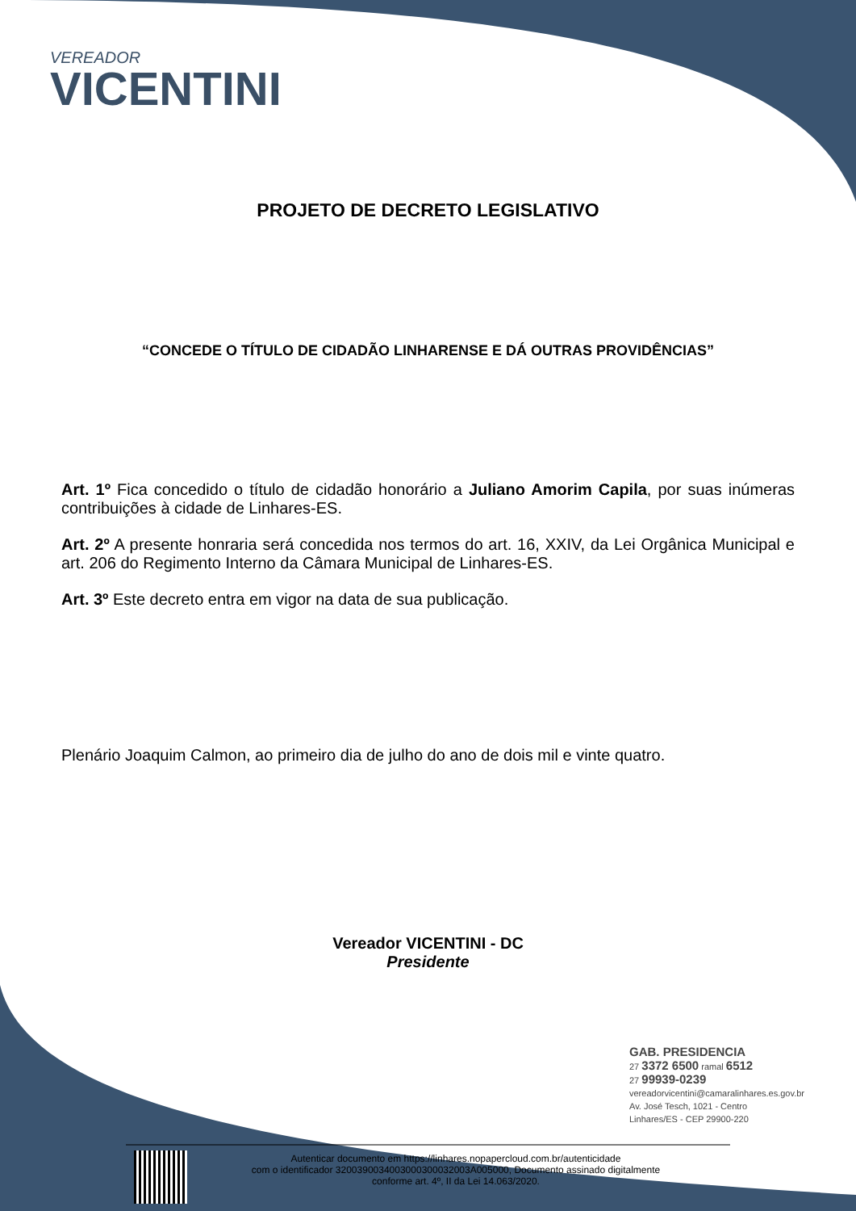VEREADOR
VICENTINI
PROJETO DE DECRETO LEGISLATIVO
“CONCEDE O TÍTULO DE CIDADÃO LINHARENSE E DÁ OUTRAS PROVIDÊNCIAS”
Art. 1º Fica concedido o título de cidadão honorário a Juliano Amorim Capila, por suas inúmeras contribuições à cidade de Linhares-ES.
Art. 2º A presente honraria será concedida nos termos do art. 16, XXIV, da Lei Orgânica Municipal e art. 206 do Regimento Interno da Câmara Municipal de Linhares-ES.
Art. 3º Este decreto entra em vigor na data de sua publicação.
Plenário Joaquim Calmon, ao primeiro dia de julho do ano de dois mil e vinte quatro.
Vereador VICENTINI - DC
Presidente
GAB. PRESIDENCIA
27 3372 6500 ramal 6512
27 99939-0239
vereadorvicentini@camaralinhares.es.gov.br
Av. José Tesch, 1021 - Centro
Linhares/ES - CEP 29900-220
Autenticar documento em https://linhares.nopapercloud.com.br/autenticidade
com o identificador 3200390034003000300032003A005000, Documento assinado digitalmente
conforme art. 4º, II da Lei 14.063/2020.